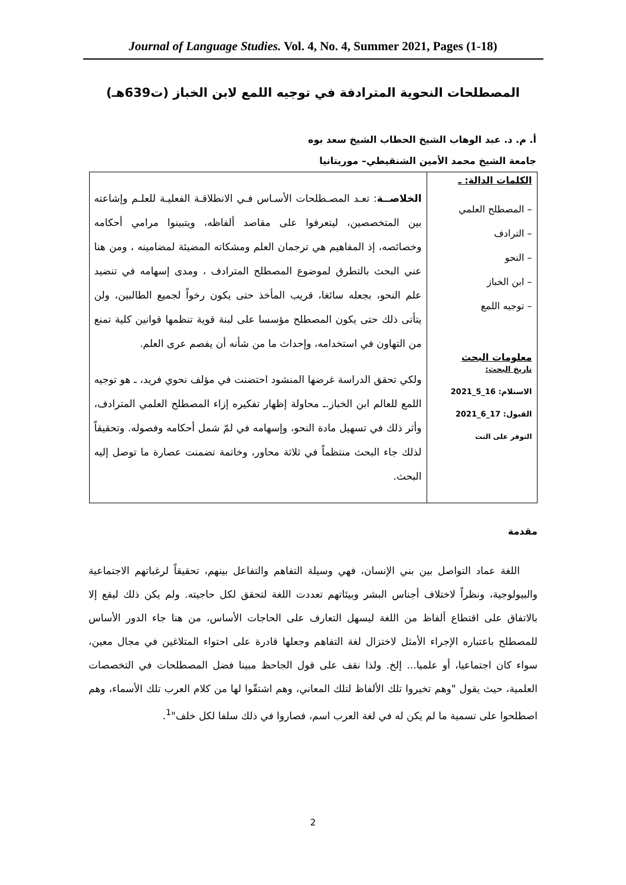Journal of Language Studies. Vol. 4, No. 4, Summer 2021, Pages (1-18)
المصطلحات النحوية المترادفة في توجيه اللمع لابن الخباز (ت639هـ)
أ. م. د. عبد الوهاب الشيخ الحطاب الشيخ سعد بوه
جامعة الشيخ محمد الأمين الشنقيطي– موريتانيا
| الكلمات الدالة: ـ – المصطلح العلمي – الترادف – النحو – ابن الخباز – توجيه اللمع معلومات البحث تاريخ البحث: الاستلام: 16_5_2021 القبول: 17_6_2021 التوفر على النت | الخلاصــة : تعـد المصـطلحات الأسـاس فـي الانطلاقـة الفعليـة للعلـم وإشاعته بين المتخصصين، ليتعرفوا على مقاصد ألفاظه، ويتبينوا مرامي أحكامه وخصائصه، إذ المفاهيم هي ترجمان العلم ومشكاته المضيئة لمضامينه ، ومن هنا عني البحث بالتطرق لموضوع المصطلح المترادف ، ومدى إسهامه في تنضيد علم النحو، بجعله سائغا، قريب المأخذ حتى يكون رخواً لجميع الطالبين، ولن يتأتى ذلك حتى يكون المصطلح مؤسسا على لبنة قوية تنظمها قوانين كلية تمنع من التهاون في استخدامه، وإحداث ما من شأنه أن يفصم عرى العلم. ولكي تحقق الدراسة غرضها المنشود احتضنت في مؤلف نحوي فريد، ـ هو توجيه اللمع للعالم ابن الخباز.ـ محاولة إظهار تفكيره إزاء المصطلح العلمي المترادف، وأثر ذلك في تسهيل مادة النحو، وإسهامه في لمّ شمل أحكامه وفصوله. وتحقيقاً لذلك جاء البحث منتظماً في ثلاثة محاور، وخاتمة تضمنت عصارة ما توصل إليه البحث. |
مقدمة
اللغة عماد التواصل بين بني الإنسان، فهي وسيلة التفاهم والتفاعل بينهم، تحقيقاً لرغباتهم الاجتماعية والبيولوجية، ونظراً لاختلاف أجناس البشر وبيئاتهم تعددت اللغة لتحقق لكل حاجيته. ولم يكن ذلك ليقع إلا بالاتفاق على اقتطاع ألفاظ من اللغة ليسهل التعارف على الحاجات الأساس، من هنا جاء الدور الأساس للمصطلح باعتباره الإجراء الأمثل لاختزال لغة التفاهم وجعلها قادرة على احتواء المتلاغين في مجال معين، سواء كان اجتماعيا، أو علميا... إلخ. ولذا نقف على قول الجاحظ مبينا فضل المصطلحات في التخصصات العلمية، حيث يقول "وهم تخيروا تلك الألفاظ لتلك المعاني، وهم اشتقّوا لها من كلام العرب تلك الأسماء، وهم اصطلحوا على تسمية ما لم يكن له في لغة العرب اسم، فصاروا في ذلك سلفا لكل خلف"<sup>1</sup>.
2